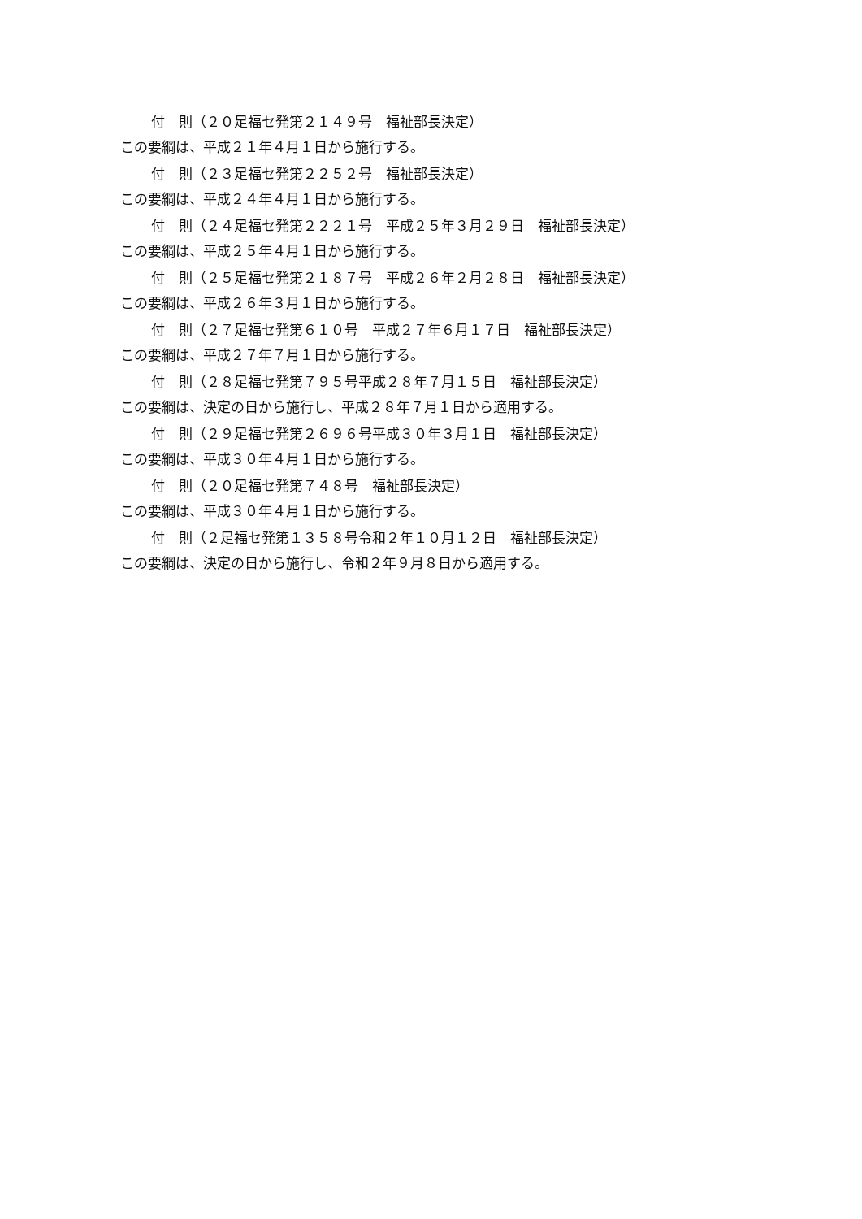付　則（２０足福セ発第２１４９号　福祉部長決定）
この要綱は、平成２１年４月１日から施行する。
付　則（２３足福セ発第２２５２号　福祉部長決定）
この要綱は、平成２４年４月１日から施行する。
付　則（２４足福セ発第２２２１号　平成２５年３月２９日　福祉部長決定）
この要綱は、平成２５年４月１日から施行する。
付　則（２５足福セ発第２１８７号　平成２６年２月２８日　福祉部長決定）
この要綱は、平成２６年３月１日から施行する。
付　則（２７足福セ発第６１０号　平成２７年６月１７日　福祉部長決定）
この要綱は、平成２７年７月１日から施行する。
付　則（２８足福セ発第７９５号平成２８年７月１５日　福祉部長決定）
この要綱は、決定の日から施行し、平成２８年７月１日から適用する。
付　則（２９足福セ発第２６９６号平成３０年３月１日　福祉部長決定）
この要綱は、平成３０年４月１日から施行する。
付　則（２０足福セ発第７４８号　福祉部長決定）
この要綱は、平成３０年４月１日から施行する。
付　則（２足福セ発第１３５８号令和２年１０月１２日　福祉部長決定）
この要綱は、決定の日から施行し、令和２年９月８日から適用する。